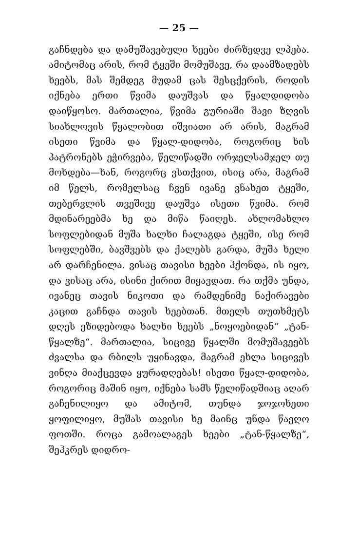— 25 —
გაჩნდება და დამუშავებული ხეები ძირზედვე ლპება. ამიტომაც არის, რომ ტყეში მომუშავე, რა დაამზადებს ხეებს, მას შემდეგ მუდამ ცას შესცქერის, როდის იქნება ერთი წვიმა დაუშვას და წყალდიდობა დაიწყოსო. მართალია, წვიმა გურიაში შავი ზღვის სიახლოვის წყალობით იშვიათი არ არის, მაგრამ ისეთი წვიმა და წყალ-დიდობა, როგორიც ხის პატრონებს ეჭირვება, წელიწადში ორჯელსამჯელ თუ მოხდება—ხან, როგორც ვსთქვით, ისიც არა, მაგრამ იმ წელს, რომელსაც ჩვენ ივანე ვნახეთ ტყეში, თებერვლის თვეშივე დაუშვა ისეთი წვიმა. რომ მდინარეებმა ხე და მიწა წაიღეს. ახლომახლო სოფლებიდან მუშა ხალხი ჩალაგდა ტყეში, ისე რომ სოფლებში, ბავშვებს და ქალებს გარდა, მუშა ხელი არ დარჩენილა. ვისაც თავისი ხეები ჰქონდა, ის იყო, და ვისაც არა, ისინი ქირით მიყავდათ. რა თქმა უნდა, ივანეც თავის ნიკოთი და რამდენიმე ნაქირავები კაცით გაჩნდა თავის ხეებთან. მთელს თუთხმეტს დღეს ეზიდებოდა ხალხი ხეებს „ნოყოებიდან“ „ტან-წყალზე“. მართალია, სიცივე წყალში მომუშავეებს ძვალსა და რბილს უყინავდა, მაგრამ ეხლა სიცივეს ვინღა მიაქცევდა ყურადღებას! ისეთი წყალ-დიდობა, როგორიც მაშინ იყო, იქნება სამს წელიწადშიაც აღარ გაჩენილიყო და ამიტომ, თუნდა ჯოჯოხეთი ყოფილიყო, მუშას თავისი ხე მაინც უნდა წაეღო ფოთში. როცა გამოალაგეს ხეები „ტან-წყალზე“, შეჰკრეს დიდრო-